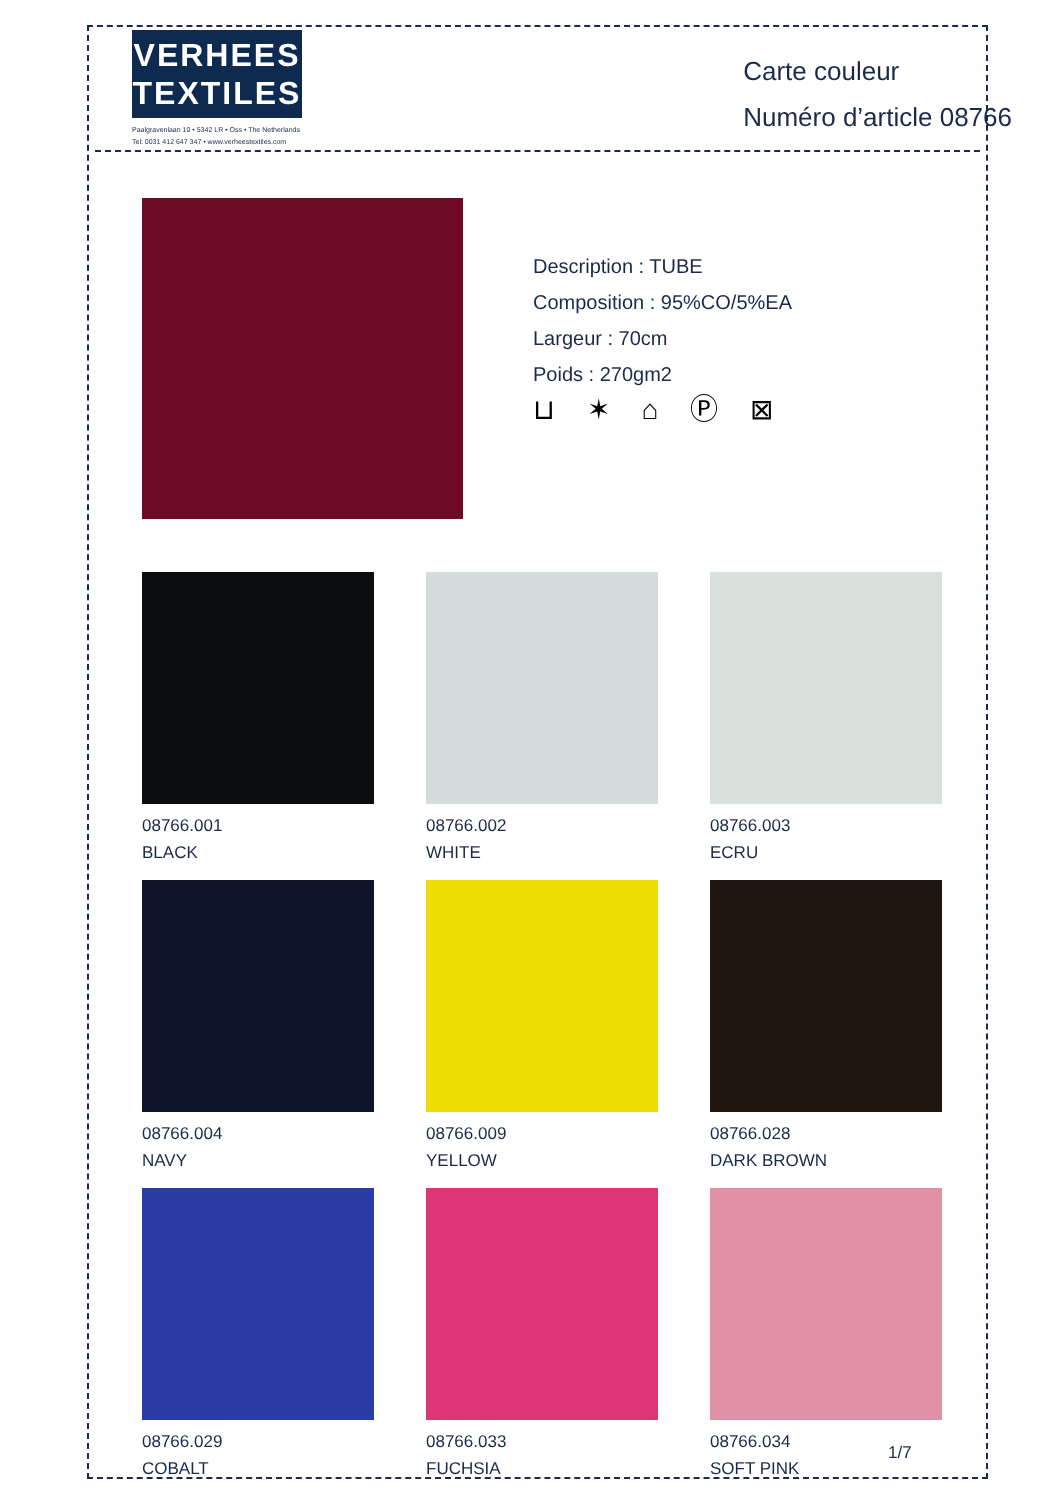VERHEES
TEXTILES
Paalgravenlaan 10 • 5342 LR • Oss • The Netherlands
Tel: 0031 412 647 347 • www.verheestextiles.com
Carte couleur
Numéro d’article 08766
Description : TUBE
Composition : 95%CO/5%EA
Largeur : 70cm
Poids : 270gm2
⊔ ✶ ⌂ Ⓟ ⊠
08766.001
BLACK
08766.002
WHITE
08766.003
ECRU
08766.004
NAVY
08766.009
YELLOW
08766.028
DARK BROWN
08766.029
COBALT
08766.033
FUCHSIA
08766.034
SOFT PINK
1/7